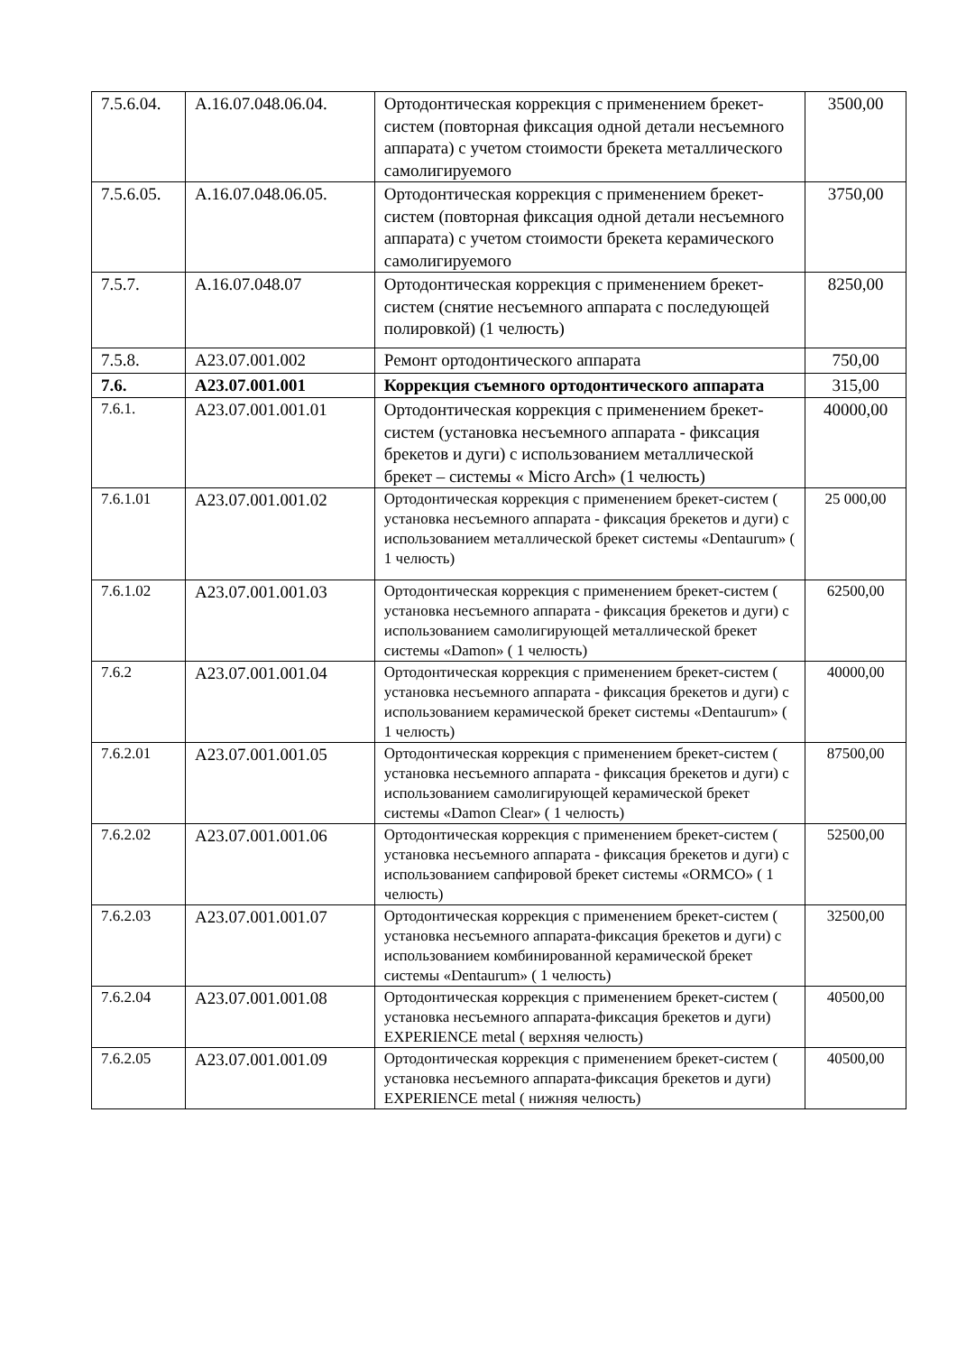| 7.5.6.04. | А.16.07.048.06.04. | Ортодонтическая коррекция с применением брекет-систем (повторная фиксация одной детали несъемного аппарата) с учетом стоимости брекета металлического самолигируемого | 3500,00 |
| 7.5.6.05. | А.16.07.048.06.05. | Ортодонтическая коррекция с применением брекет-систем (повторная фиксация одной детали несъемного аппарата) с учетом стоимости брекета керамического самолигируемого | 3750,00 |
| 7.5.7. | А.16.07.048.07 | Ортодонтическая коррекция с применением брекет-систем (снятие несъемного аппарата с последующей полировкой) (1 челюсть) | 8250,00 |
| 7.5.8. | А23.07.001.002 | Ремонт ортодонтического аппарата | 750,00 |
| 7.6. | А23.07.001.001 | Коррекция съемного ортодонтического аппарата | 315,00 |
| 7.6.1. | А23.07.001.001.01 | Ортодонтическая коррекция с применением брекет-систем (установка несъемного аппарата - фиксация брекетов и дуги) с использованием металлической брекет – системы « Micro Arch» (1 челюсть) | 40000,00 |
| 7.6.1.01 | А23.07.001.001.02 | Ортодонтическая коррекция с применением брекет-систем ( установка несъемного аппарата - фиксация брекетов и дуги) с использованием металлической брекет системы «Dentaurum» ( 1 челюсть) | 25 000,00 |
| 7.6.1.02 | А23.07.001.001.03 | Ортодонтическая коррекция с применением брекет-систем ( установка несъемного аппарата - фиксация брекетов и дуги) с использованием самолигирующей металлической брекет системы «Damon» ( 1 челюсть) | 62500,00 |
| 7.6.2 | А23.07.001.001.04 | Ортодонтическая коррекция с применением брекет-систем ( установка несъемного аппарата - фиксация брекетов и дуги) с использованием керамической брекет системы «Dentaurum» ( 1 челюсть) | 40000,00 |
| 7.6.2.01 | А23.07.001.001.05 | Ортодонтическая коррекция с применением брекет-систем ( установка несъемного аппарата - фиксация брекетов и дуги) с использованием самолигирующей керамической брекет системы «Damon Clear» ( 1 челюсть) | 87500,00 |
| 7.6.2.02 | А23.07.001.001.06 | Ортодонтическая коррекция с применением брекет-систем ( установка несъемного аппарата - фиксация брекетов и дуги) с использованием сапфировой брекет системы «ORMCO» ( 1 челюсть) | 52500,00 |
| 7.6.2.03 | А23.07.001.001.07 | Ортодонтическая коррекция с применением брекет-систем ( установка несъемного аппарата-фиксация брекетов и дуги) с использованием комбинированной керамической брекет системы «Dentaurum» ( 1 челюсть) | 32500,00 |
| 7.6.2.04 | А23.07.001.001.08 | Ортодонтическая коррекция с применением брекет-систем ( установка несъемного аппарата-фиксация брекетов и дуги) EXPERIENCE metal ( верхняя челюсть) | 40500,00 |
| 7.6.2.05 | А23.07.001.001.09 | Ортодонтическая коррекция с применением брекет-систем ( установка несъемного аппарата-фиксация брекетов и дуги) EXPERIENCE metal ( нижняя челюсть) | 40500,00 |